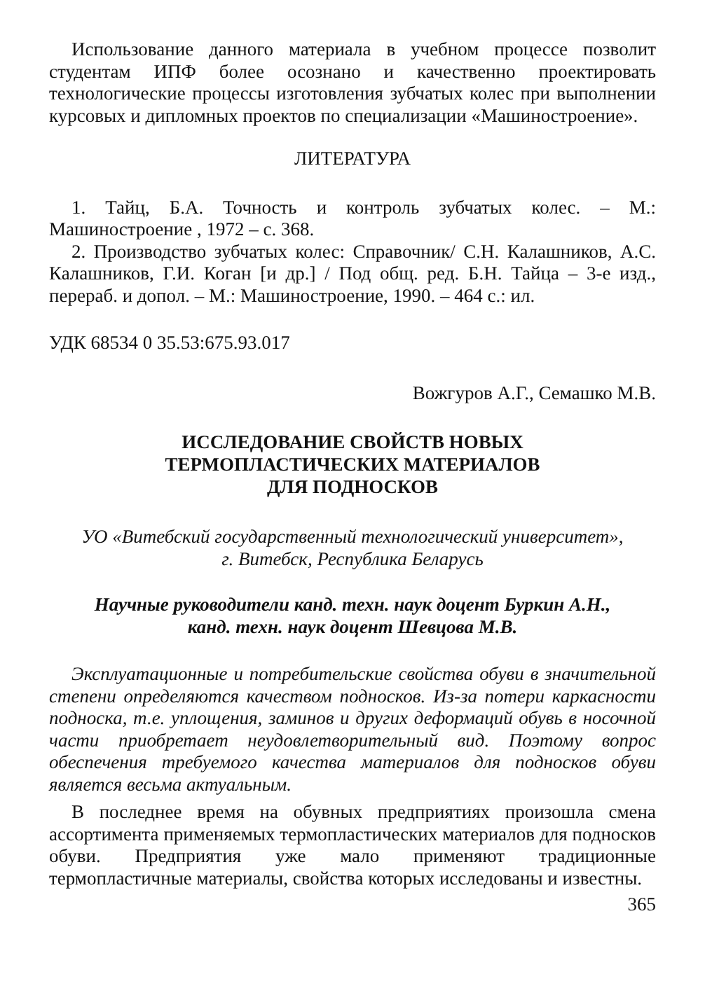Использование данного материала в учебном процессе позволит студентам ИПФ более осознано и качественно проектировать технологические процессы изготовления зубчатых колес при выполнении курсовых и дипломных проектов по специализации «Машиностроение».
ЛИТЕРАТУРА
1. Тайц, Б.А. Точность и контроль зубчатых колес. – М.: Машиностроение , 1972 – с. 368.
2. Производство зубчатых колес: Справочник/ С.Н. Калашников, А.С. Калашников, Г.И. Коган [и др.] / Под общ. ред. Б.Н. Тайца – 3-е изд., перераб. и допол. – М.: Машиностроение, 1990. – 464 с.: ил.
УДК 68534 0 35.53:675.93.017
Вожгуров А.Г., Семашко М.В.
ИССЛЕДОВАНИЕ СВОЙСТВ НОВЫХ
ТЕРМОПЛАСТИЧЕСКИХ МАТЕРИАЛОВ
ДЛЯ ПОДНОСКОВ
УО «Витебский государственный технологический университет»,
г. Витебск, Республика Беларусь
Научные руководители канд. техн. наук доцент Буркин А.Н.,
канд. техн. наук доцент Шевцова М.В.
Эксплуатационные и потребительские свойства обуви в значительной степени определяются качеством подносков. Из-за потери каркасности подноска, т.е. уплощения, заминов и других деформаций обувь в носочной части приобретает неудовлетворительный вид. Поэтому вопрос обеспечения требуемого качества материалов для подносков обуви является весьма актуальным.
В последнее время на обувных предприятиях произошла смена ассортимента применяемых термопластических материалов для подносков обуви. Предприятия уже мало применяют традиционные термопластичные материалы, свойства которых исследованы и известны.
365